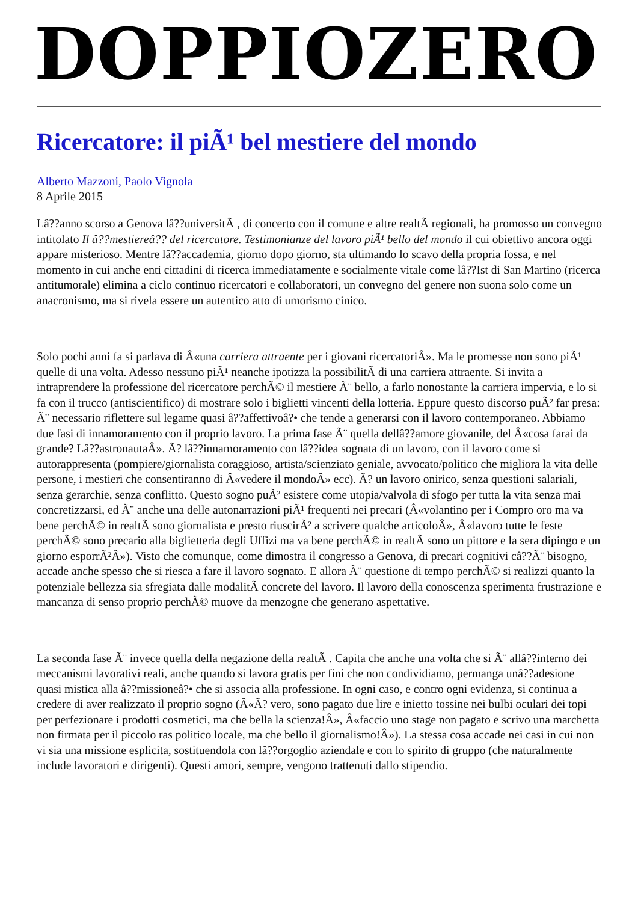DOPPIOZERO
Ricercatore: il piÃ¹ bel mestiere del mondo
Alberto Mazzoni, Paolo Vignola
8 Aprile 2015
Lâ??anno scorso a Genova lâ??universitÃ , di concerto con il comune e altre realtÃ regionali, ha promosso un convegno intitolato Il â??mestiereâ?? del ricercatore. Testimonianze del lavoro piÃ¹ bello del mondo il cui obiettivo ancora oggi appare misterioso. Mentre lâ??accademia, giorno dopo giorno, sta ultimando lo scavo della propria fossa, e nel momento in cui anche enti cittadini di ricerca immediatamente e socialmente vitale come lâ??Ist di San Martino (ricerca antitumorale) elimina a ciclo continuo ricercatori e collaboratori, un convegno del genere non suona solo come un anacronismo, ma si rivela essere un autentico atto di umorismo cinico.
Solo pochi anni fa si parlava di Â«una carriera attraente per i giovani ricercatoriÂ». Ma le promesse non sono piÃ¹ quelle di una volta. Adesso nessuno piÃ¹ neanche ipotizza la possibilitÃ di una carriera attraente. Si invita a intraprendere la professione del ricercatore perchÃ© il mestiere Ã¨ bello, a farlo nonostante la carriera impervia, e lo si fa con il trucco (antiscientifico) di mostrare solo i biglietti vincenti della lotteria. Eppure questo discorso puÃ² far presa: Ã¨ necessario riflettere sul legame quasi â??affettivoâ?• che tende a generarsi con il lavoro contemporaneo. Abbiamo due fasi di innamoramento con il proprio lavoro. La prima fase Ã¨ quella dellâ??amore giovanile, del Â«cosa farai da grande? Lâ??astronautaÂ». Ã? lâ??innamoramento con lâ??idea sognata di un lavoro, con il lavoro come si autorappresenta (pompiere/giornalista coraggioso, artista/scienziato geniale, avvocato/politico che migliora la vita delle persone, i mestieri che consentiranno di Â«vedere il mondoÂ» ecc). Ã? un lavoro onirico, senza questioni salariali, senza gerarchie, senza conflitto. Questo sogno puÃ² esistere come utopia/valvola di sfogo per tutta la vita senza mai concretizzarsi, ed Ã¨ anche una delle autonarrazioni piÃ¹ frequenti nei precari (Â«volantino per i Compro oro ma va bene perchÃ© in realtÃ sono giornalista e presto riuscirÃ² a scrivere qualche articoloÂ», Â«lavoro tutte le feste perchÃ© sono precario alla biglietteria degli Uffizi ma va bene perchÃ© in realtÃ sono un pittore e la sera dipingo e un giorno esporrÃ²Â»). Visto che comunque, come dimostra il congresso a Genova, di precari cognitivi câ??Ã¨ bisogno, accade anche spesso che si riesca a fare il lavoro sognato. E allora Ã¨ questione di tempo perchÃ© si realizzi quanto la potenziale bellezza sia sfregiata dalle modalitÃ concrete del lavoro. Il lavoro della conoscenza sperimenta frustrazione e mancanza di senso proprio perchÃ© muove da menzogne che generano aspettative.
La seconda fase Ã¨ invece quella della negazione della realtÃ . Capita che anche una volta che si Ã¨ allâ??interno dei meccanismi lavorativi reali, anche quando si lavora gratis per fini che non condividiamo, permanga unâ??adesione quasi mistica alla â??missioneâ?• che si associa alla professione. In ogni caso, e contro ogni evidenza, si continua a credere di aver realizzato il proprio sogno (Â«Ã? vero, sono pagato due lire e inietto tossine nei bulbi oculari dei topi per perfezionare i prodotti cosmetici, ma che bella la scienza!Â», Â«faccio uno stage non pagato e scrivo una marchetta non firmata per il piccolo ras politico locale, ma che bello il giornalismo!Â»). La stessa cosa accade nei casi in cui non vi sia una missione esplicita, sostituendola con lâ??orgoglio aziendale e con lo spirito di gruppo (che naturalmente include lavoratori e dirigenti). Questi amori, sempre, vengono trattenuti dallo stipendio.